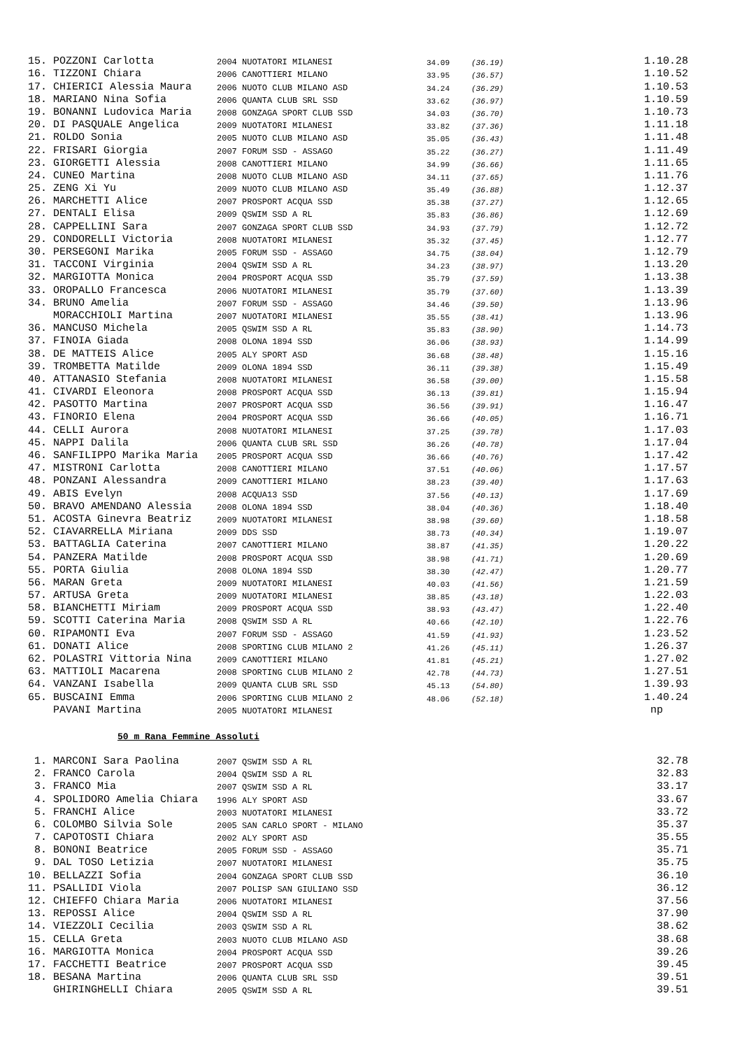| 15. POZZONI Carlotta | 2004 NUOTATORI MILANESI | 34.09 | (36.19) | 1.10.28 |
| 16. TIZZONI Chiara | 2006 CANOTTIERI MILANO | 33.95 | (36.57) | 1.10.52 |
| 17. CHIERICI Alessia Maura | 2006 NUOTO CLUB MILANO ASD | 34.24 | (36.29) | 1.10.53 |
| 18. MARIANO Nina Sofia | 2006 QUANTA CLUB SRL SSD | 33.62 | (36.97) | 1.10.59 |
| 19. BONANNI Ludovica Maria | 2008 GONZAGA SPORT CLUB SSD | 34.03 | (36.70) | 1.10.73 |
| 20. DI PASQUALE Angelica | 2009 NUOTATORI MILANESI | 33.82 | (37.36) | 1.11.18 |
| 21. ROLDO Sonia | 2005 NUOTO CLUB MILANO ASD | 35.05 | (36.43) | 1.11.48 |
| 22. FRISARI Giorgia | 2007 FORUM SSD - ASSAGO | 35.22 | (36.27) | 1.11.49 |
| 23. GIORGETTI Alessia | 2008 CANOTTIERI MILANO | 34.99 | (36.66) | 1.11.65 |
| 24. CUNEO Martina | 2008 NUOTO CLUB MILANO ASD | 34.11 | (37.65) | 1.11.76 |
| 25. ZENG Xi Yu | 2009 NUOTO CLUB MILANO ASD | 35.49 | (36.88) | 1.12.37 |
| 26. MARCHETTI Alice | 2007 PROSPORT ACQUA SSD | 35.38 | (37.27) | 1.12.65 |
| 27. DENTALI Elisa | 2009 QSWIM SSD A RL | 35.83 | (36.86) | 1.12.69 |
| 28. CAPPELLINI Sara | 2007 GONZAGA SPORT CLUB SSD | 34.93 | (37.79) | 1.12.72 |
| 29. CONDORELLI Victoria | 2008 NUOTATORI MILANESI | 35.32 | (37.45) | 1.12.77 |
| 30. PERSEGONI Marika | 2005 FORUM SSD - ASSAGO | 34.75 | (38.04) | 1.12.79 |
| 31. TACCONI Virginia | 2004 QSWIM SSD A RL | 34.23 | (38.97) | 1.13.20 |
| 32. MARGIOTTA Monica | 2004 PROSPORT ACQUA SSD | 35.79 | (37.59) | 1.13.38 |
| 33. OROPALLO Francesca | 2006 NUOTATORI MILANESI | 35.79 | (37.60) | 1.13.39 |
| 34. BRUNO Amelia | 2007 FORUM SSD - ASSAGO | 34.46 | (39.50) | 1.13.96 |
| MORACCHIOLI Martina | 2007 NUOTATORI MILANESI | 35.55 | (38.41) | 1.13.96 |
| 36. MANCUSO Michela | 2005 QSWIM SSD A RL | 35.83 | (38.90) | 1.14.73 |
| 37. FINOIA Giada | 2008 OLONA 1894 SSD | 36.06 | (38.93) | 1.14.99 |
| 38. DE MATTEIS Alice | 2005 ALY SPORT ASD | 36.68 | (38.48) | 1.15.16 |
| 39. TROMBETTA Matilde | 2009 OLONA 1894 SSD | 36.11 | (39.38) | 1.15.49 |
| 40. ATTANASIO Stefania | 2008 NUOTATORI MILANESI | 36.58 | (39.00) | 1.15.58 |
| 41. CIVARDI Eleonora | 2008 PROSPORT ACQUA SSD | 36.13 | (39.81) | 1.15.94 |
| 42. PASOTTO Martina | 2007 PROSPORT ACQUA SSD | 36.56 | (39.91) | 1.16.47 |
| 43. FINORIO Elena | 2004 PROSPORT ACQUA SSD | 36.66 | (40.05) | 1.16.71 |
| 44. CELLI Aurora | 2008 NUOTATORI MILANESI | 37.25 | (39.78) | 1.17.03 |
| 45. NAPPI Dalila | 2006 QUANTA CLUB SRL SSD | 36.26 | (40.78) | 1.17.04 |
| 46. SANFILIPPO Marika Maria | 2005 PROSPORT ACQUA SSD | 36.66 | (40.76) | 1.17.42 |
| 47. MISTRONI Carlotta | 2008 CANOTTIERI MILANO | 37.51 | (40.06) | 1.17.57 |
| 48. PONZANI Alessandra | 2009 CANOTTIERI MILANO | 38.23 | (39.40) | 1.17.63 |
| 49. ABIS Evelyn | 2008 ACQUA13 SSD | 37.56 | (40.13) | 1.17.69 |
| 50. BRAVO AMENDANO Alessia | 2008 OLONA 1894 SSD | 38.04 | (40.36) | 1.18.40 |
| 51. ACOSTA Ginevra Beatriz | 2009 NUOTATORI MILANESI | 38.98 | (39.60) | 1.18.58 |
| 52. CIAVARRELLA Miriana | 2009 DDS SSD | 38.73 | (40.34) | 1.19.07 |
| 53. BATTAGLIA Caterina | 2007 CANOTTIERI MILANO | 38.87 | (41.35) | 1.20.22 |
| 54. PANZERA Matilde | 2008 PROSPORT ACQUA SSD | 38.98 | (41.71) | 1.20.69 |
| 55. PORTA Giulia | 2008 OLONA 1894 SSD | 38.30 | (42.47) | 1.20.77 |
| 56. MARAN Greta | 2009 NUOTATORI MILANESI | 40.03 | (41.56) | 1.21.59 |
| 57. ARTUSA Greta | 2009 NUOTATORI MILANESI | 38.85 | (43.18) | 1.22.03 |
| 58. BIANCHETTI Miriam | 2009 PROSPORT ACQUA SSD | 38.93 | (43.47) | 1.22.40 |
| 59. SCOTTI Caterina Maria | 2008 QSWIM SSD A RL | 40.66 | (42.10) | 1.22.76 |
| 60. RIPAMONTI Eva | 2007 FORUM SSD - ASSAGO | 41.59 | (41.93) | 1.23.52 |
| 61. DONATI Alice | 2008 SPORTING CLUB MILANO 2 | 41.26 | (45.11) | 1.26.37 |
| 62. POLASTRI Vittoria Nina | 2009 CANOTTIERI MILANO | 41.81 | (45.21) | 1.27.02 |
| 63. MATTIOLI Macarena | 2008 SPORTING CLUB MILANO 2 | 42.78 | (44.73) | 1.27.51 |
| 64. VANZANI Isabella | 2009 QUANTA CLUB SRL SSD | 45.13 | (54.80) | 1.39.93 |
| 65. BUSCAINI Emma | 2006 SPORTING CLUB MILANO 2 | 48.06 | (52.18) | 1.40.24 |
| PAVANI Martina | 2005 NUOTATORI MILANESI | | | np |
50 m Rana Femmine Assoluti
| 1. MARCONI Sara Paolina | 2007 QSWIM SSD A RL | | | 32.78 |
| 2. FRANCO Carola | 2004 QSWIM SSD A RL | | | 32.83 |
| 3. FRANCO Mia | 2007 QSWIM SSD A RL | | | 33.17 |
| 4. SPOLIDORO Amelia Chiara | 1996 ALY SPORT ASD | | | 33.67 |
| 5. FRANCHI Alice | 2003 NUOTATORI MILANESI | | | 33.72 |
| 6. COLOMBO Silvia Sole | 2005 SAN CARLO SPORT - MILANO | | | 35.37 |
| 7. CAPOTOSTI Chiara | 2002 ALY SPORT ASD | | | 35.55 |
| 8. BONONI Beatrice | 2005 FORUM SSD - ASSAGO | | | 35.71 |
| 9. DAL TOSO Letizia | 2007 NUOTATORI MILANESI | | | 35.75 |
| 10. BELLAZZI Sofia | 2004 GONZAGA SPORT CLUB SSD | | | 36.10 |
| 11. PSALLIDI Viola | 2007 POLISP SAN GIULIANO SSD | | | 36.12 |
| 12. CHIEFFO Chiara Maria | 2006 NUOTATORI MILANESI | | | 37.56 |
| 13. REPOSSI Alice | 2004 QSWIM SSD A RL | | | 37.90 |
| 14. VIEZZOLI Cecilia | 2003 QSWIM SSD A RL | | | 38.62 |
| 15. CELLA Greta | 2003 NUOTO CLUB MILANO ASD | | | 38.68 |
| 16. MARGIOTTA Monica | 2004 PROSPORT ACQUA SSD | | | 39.26 |
| 17. FACCHETTI Beatrice | 2007 PROSPORT ACQUA SSD | | | 39.45 |
| 18. BESANA Martina | 2006 QUANTA CLUB SRL SSD | | | 39.51 |
| GHIRINGHELLI Chiara | 2005 QSWIM SSD A RL | | | 39.51 |